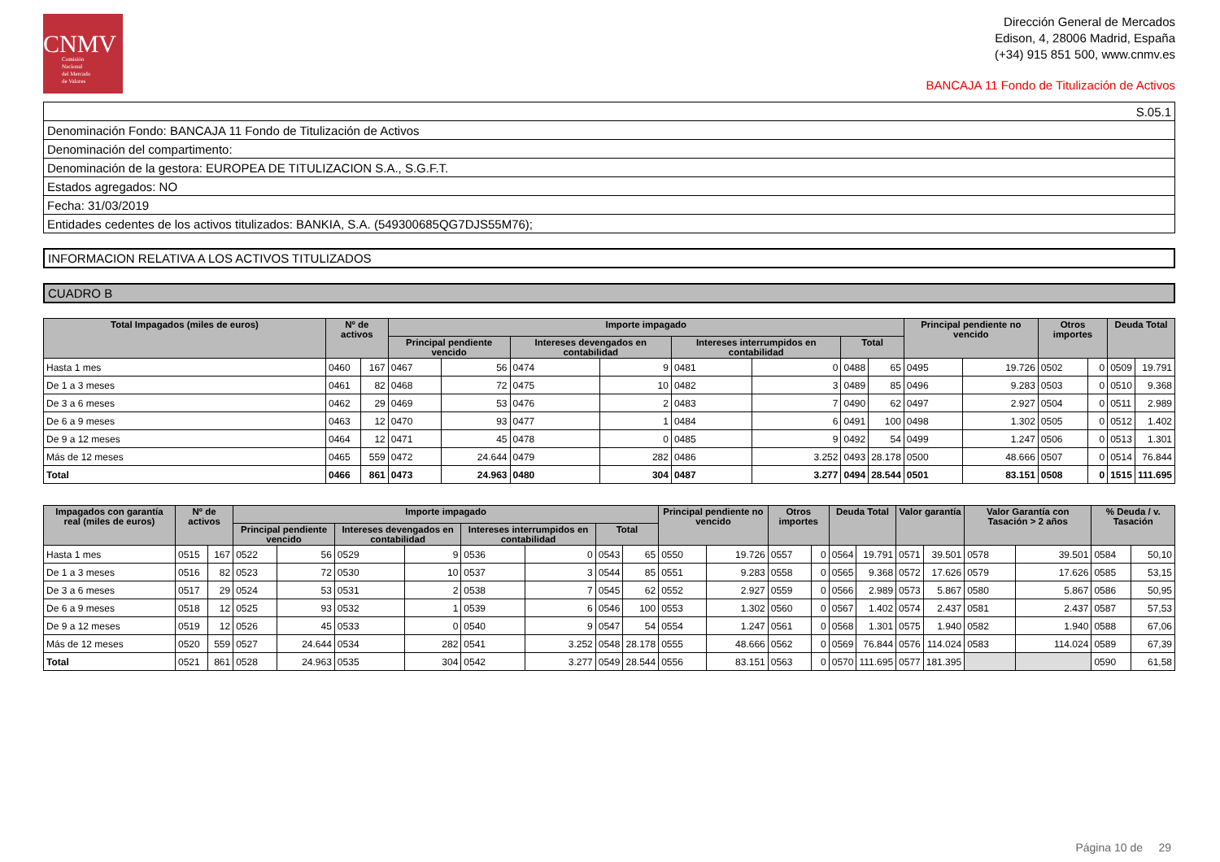CNMV
Comisión
Nacional
del Mercado
de Valores
Dirección General de Mercados
Edison, 4, 28006 Madrid, España
(+34) 915 851 500, www.cnmv.es
BANCAJA 11 Fondo de Titulización de Activos
| S.05.1 |
| Denominación Fondo: BANCAJA 11 Fondo de Titulización de Activos |
| Denominación del compartimento: |
| Denominación de la gestora: EUROPEA DE TITULIZACION S.A., S.G.F.T. |
| Estados agregados: NO |
| Fecha: 31/03/2019 |
| Entidades cedentes de los activos titulizados: BANKIA, S.A. (549300685QG7DJS55M76); |
INFORMACION RELATIVA A LOS ACTIVOS TITULIZADOS
CUADRO B
| Total Impagados (miles de euros) | Nº de activos | | Importe impagado | | | | | | | | Principal pendiente no vencido | | Otros importes | | Deuda Total | |
| --- | --- | --- | --- | --- | --- | --- | --- | --- | --- | --- | --- | --- | --- | --- | --- | --- |
| | | | Principal pendiente vencido | | Intereses devengados en contabilidad | | Intereses interrumpidos en contabilidad | | Total | | | | | | | |
| Hasta 1 mes | 0460 | 167 | 0467 | 56 | 0474 | 9 | 0481 | 0 | 0488 | 65 | 0495 | 19.726 | 0502 | 0 | 0509 | 19.791 |
| De 1 a 3 meses | 0461 | 82 | 0468 | 72 | 0475 | 10 | 0482 | 3 | 0489 | 85 | 0496 | 9.283 | 0503 | 0 | 0510 | 9.368 |
| De 3 a 6 meses | 0462 | 29 | 0469 | 53 | 0476 | 2 | 0483 | 7 | 0490 | 62 | 0497 | 2.927 | 0504 | 0 | 0511 | 2.989 |
| De 6 a 9 meses | 0463 | 12 | 0470 | 93 | 0477 | 1 | 0484 | 6 | 0491 | 100 | 0498 | 1.302 | 0505 | 0 | 0512 | 1.402 |
| De 9 a 12 meses | 0464 | 12 | 0471 | 45 | 0478 | 0 | 0485 | 9 | 0492 | 54 | 0499 | 1.247 | 0506 | 0 | 0513 | 1.301 |
| Más de 12 meses | 0465 | 559 | 0472 | 24.644 | 0479 | 282 | 0486 | 3.252 | 0493 | 28.178 | 0500 | 48.666 | 0507 | 0 | 0514 | 76.844 |
| Total | 0466 | 861 | 0473 | 24.963 | 0480 | 304 | 0487 | 3.277 | 0494 | 28.544 | 0501 | 83.151 | 0508 | 0 | 1515 | 111.695 |
| Impagados con garantía real (miles de euros) | Nº de activos | | Importe impagado | | | | | | | | Principal pendiente no vencido | | Otros importes | | Deuda Total | | Valor garantía | | Valor Garantía con Tasación > 2 años | | % Deuda / v. Tasación | |
| --- | --- | --- | --- | --- | --- | --- | --- | --- | --- | --- | --- | --- | --- | --- | --- | --- | --- | --- | --- | --- | --- | --- |
| | | | Principal pendiente vencido | | Intereses devengados en contabilidad | | Intereses interrumpidos en contabilidad | | Total | | | | | | | | | | | | | |
| Hasta 1 mes | 0515 | 167 | 0522 | 56 | 0529 | 9 | 0536 | 0 | 0543 | 65 | 0550 | 19.726 | 0557 | 0 | 0564 | 19.791 | 0571 | 39.501 | 0578 | 39.501 | 0584 | 50,10 |
| De 1 a 3 meses | 0516 | 82 | 0523 | 72 | 0530 | 10 | 0537 | 3 | 0544 | 85 | 0551 | 9.283 | 0558 | 0 | 0565 | 9.368 | 0572 | 17.626 | 0579 | 17.626 | 0585 | 53,15 |
| De 3 a 6 meses | 0517 | 29 | 0524 | 53 | 0531 | 2 | 0538 | 7 | 0545 | 62 | 0552 | 2.927 | 0559 | 0 | 0566 | 2.989 | 0573 | 5.867 | 0580 | 5.867 | 0586 | 50,95 |
| De 6 a 9 meses | 0518 | 12 | 0525 | 93 | 0532 | 1 | 0539 | 6 | 0546 | 100 | 0553 | 1.302 | 0560 | 0 | 0567 | 1.402 | 0574 | 2.437 | 0581 | 2.437 | 0587 | 57,53 |
| De 9 a 12 meses | 0519 | 12 | 0526 | 45 | 0533 | 0 | 0540 | 9 | 0547 | 54 | 0554 | 1.247 | 0561 | 0 | 0568 | 1.301 | 0575 | 1.940 | 0582 | 1.940 | 0588 | 67,06 |
| Más de 12 meses | 0520 | 559 | 0527 | 24.644 | 0534 | 282 | 0541 | 3.252 | 0548 | 28.178 | 0555 | 48.666 | 0562 | 0 | 0569 | 76.844 | 0576 | 114.024 | 0583 | 114.024 | 0589 | 67,39 |
| Total | 0521 | 861 | 0528 | 24.963 | 0535 | 304 | 0542 | 3.277 | 0549 | 28.544 | 0556 | 83.151 | 0563 | 0 | 0570 | 111.695 | 0577 | 181.395 | | | 0590 | 61,58 |
Página 10 de 29